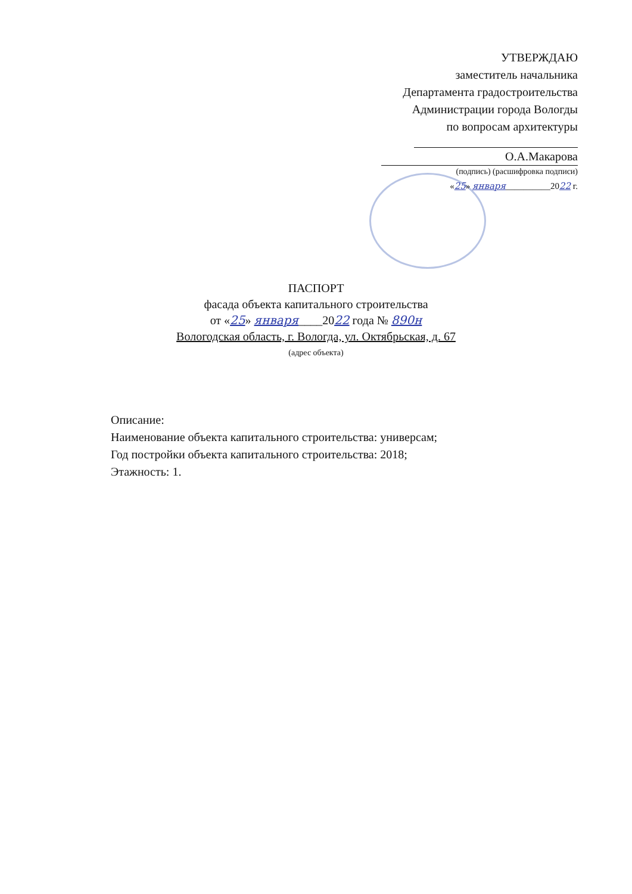УТВЕРЖДАЮ
заместитель начальника
Департамента градостроительства
Администрации города Вологды
по вопросам архитектуры
О.А.Макарова
(подпись) (расшифровка подписи)
«25» января__________2022 г.
ПАСПОРТ
фасада объекта капитального строительства
от «25» января____2022 года № 890н
Вологодская область, г. Вологда, ул. Октябрьская, д. 67
(адрес объекта)
Описание:
Наименование объекта капитального строительства: универсам;
Год постройки объекта капитального строительства: 2018;
Этажность: 1.